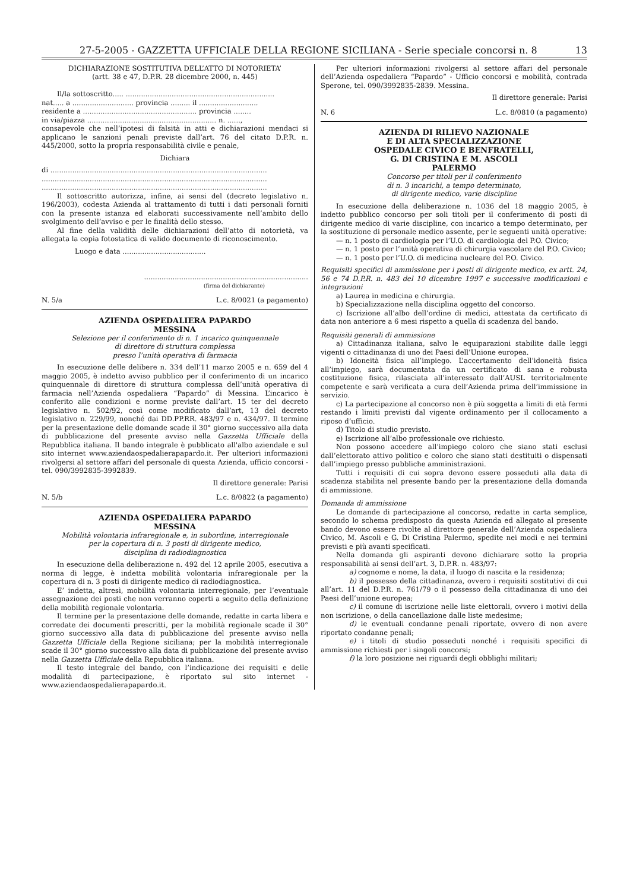27-5-2005 - GAZZETTA UFFICIALE DELLA REGIONE SICILIANA - Serie speciale concorsi n. 8 13
DICHIARAZIONE SOSTITUTIVA DELL’ATTO DI NOTORIETA’
(artt. 38 e 47, D.P.R. 28 dicembre 2000, n. 445)
Il/la sottoscritto..... ....................................................................
nat..... a ............................ provincia ......... il ...........................
residente a .................................................... provincia ........
in via/piazza ........................................................... n. ......,
consapevole che nell’ipotesi di falsità in atti e dichiarazioni mendaci si applicano le sanzioni penali previste dall’art. 76 del citato D.P.R. n. 445/2000, sotto la propria responsabilità civile e penale,
Dichiara
di ...................................................................................................
.......................................................................................................
.......................................................................................................
Il sottoscritto autorizza, infine, ai sensi del (decreto legislativo n. 196/2003), codesta Azienda al trattamento di tutti i dati personali forniti con la presente istanza ed elaborati successivamente nell’ambito dello svolgimento dell’avviso e per le finalità dello stesso.
Al fine della validità delle dichiarazioni dell’atto di notorietà, va allegata la copia fotostatica di valido documento di riconoscimento.
Luogo e data ......................................
...........................................................................
(firma del dichiarante)
N. 5/a L.c. 8/0021 (a pagamento)
AZIENDA OSPEDALIERA PAPARDO
MESSINA
Selezione per il conferimento di n. 1 incarico quinquennale
di direttore di struttura complessa
presso l’unità operativa di farmacia
In esecuzione delle delibere n. 334 dell’11 marzo 2005 e n. 659 del 4 maggio 2005, è indetto avviso pubblico per il conferimento di un incarico quinquennale di direttore di struttura complessa dell’unità operativa di farmacia nell’Azienda ospedaliera “Papardo” di Messina. L’incarico è conferito alle condizioni e norme previste dall’art. 15 ter del decreto legislativo n. 502/92, così come modificato dall’art, 13 del decreto legislativo n. 229/99, nonché dai DD.PP.RR. 483/97 e n. 434/97. Il termine per la presentazione delle domande scade il 30° giorno successivo alla data di pubblicazione del presente avviso nella Gazzetta Ufficiale della Repubblica italiana. Il bando integrale è pubblicato all'albo aziendale e sul sito internet www.aziendaospedalierapapardo.it. Per ulteriori informazioni rivolgersi al settore affari del personale di questa Azienda, ufficio concorsi - tel. 090/3992835-3992839.
Il direttore generale: Parisi
N. 5/b L.c. 8/0822 (a pagamento)
AZIENDA OSPEDALIERA PAPARDO
MESSINA
Mobilità volontaria infraregionale e, in subordine, interregionale
per la copertura di n. 3 posti di dirigente medico,
disciplina di radiodiagnostica
In esecuzione della deliberazione n. 492 del 12 aprile 2005, esecutiva a norma di legge, è indetta mobilità volontaria infraregionale per la copertura di n. 3 posti di dirigente medico di radiodiagnostica.
E’ indetta, altresì, mobilità volontaria interregionale, per l’eventuale assegnazione dei posti che non verranno coperti a seguito della definizione della mobilità regionale volontaria.
Il termine per la presentazione delle domande, redatte in carta libera e corredate dei documenti prescritti, per la mobilità regionale scade il 30° giorno successivo alla data di pubblicazione del presente avviso nella Gazzetta Ufficiale della Regione siciliana; per la mobilità interregionale scade il 30° giorno successivo alla data di pubblicazione del presente avviso nella Gazzetta Ufficiale della Repubblica italiana.
Il testo integrale del bando, con l’indicazione dei requisiti e delle modalità di partecipazione, è riportato sul sito internet - www.aziendaospedalierapapardo.it.
Per ulteriori informazioni rivolgersi al settore affari del personale dell’Azienda ospedaliera “Papardo” - Ufficio concorsi e mobilità, contrada Sperone, tel. 090/3992835-2839. Messina.
Il direttore generale: Parisi
N. 6 L.c. 8/0810 (a pagamento)
AZIENDA DI RILIEVO NAZIONALE
E DI ALTA SPECIALIZZAZIONE
OSPEDALE CIVICO E BENFRATELLI,
G. DI CRISTINA E M. ASCOLI
PALERMO
Concorso per titoli per il conferimento
di n. 3 incarichi, a tempo determinato,
di dirigente medico, varie discipline
In esecuzione della deliberazione n. 1036 del 18 maggio 2005, è indetto pubblico concorso per soli titoli per il conferimento di posti di dirigente medico di varie discipline, con incarico a tempo determinato, per la sostituzione di personale medico assente, per le seguenti unità operative:
— n. 1 posto di cardiologia per l’U.O. di cardiologia del P.O. Civico;
— n. 1 posto per l’unità operativa di chirurgia vascolare del P.O. Civico;
— n. 1 posto per l’U.O. di medicina nucleare del P.O. Civico.
Requisiti specifici di ammissione per i posti di dirigente medico, ex artt. 24, 56 e 74 D.P.R. n. 483 del 10 dicembre 1997 e successive modificazioni e integrazioni
a) Laurea in medicina e chirurgia.
b) Specializzazione nella disciplina oggetto del concorso.
c) Iscrizione all’albo dell’ordine di medici, attestata da certificato di data non anteriore a 6 mesi rispetto a quella di scadenza del bando.
Requisiti generali di ammissione
a) Cittadinanza italiana, salvo le equiparazioni stabilite dalle leggi vigenti o cittadinanza di uno dei Paesi dell’Unione europea.
b) Idoneità fisica all’impiego. L’accertamento dell’idoneità fisica all’impiego, sarà documentata da un certificato di sana e robusta costituzione fisica, rilasciata all’interessato dall’AUSL territorialmente competente e sarà verificata a cura dell’Azienda prima dell’immissione in servizio.
c) La partecipazione al concorso non è più soggetta a limiti di età fermi restando i limiti previsti dal vigente ordinamento per il collocamento a riposo d’ufficio.
d) Titolo di studio previsto.
e) Iscrizione all’albo professionale ove richiesto.
Non possono accedere all’impiego coloro che siano stati esclusi dall’elettorato attivo politico e coloro che siano stati destituiti o dispensati dall’impiego presso pubbliche amministrazioni.
Tutti i requisiti di cui sopra devono essere posseduti alla data di scadenza stabilita nel presente bando per la presentazione della domanda di ammissione.
Domanda di ammissione
Le domande di partecipazione al concorso, redatte in carta semplice, secondo lo schema predisposto da questa Azienda ed allegato al presente bando devono essere rivolte al direttore generale dell’Azienda ospedaliera Civico, M. Ascoli e G. Di Cristina Palermo, spedite nei modi e nei termini previsti e più avanti specificati.
Nella domanda gli aspiranti devono dichiarare sotto la propria responsabilità ai sensi dell’art. 3, D.P.R. n. 483/97:
a) cognome e nome, la data, il luogo di nascita e la residenza;
b) il possesso della cittadinanza, ovvero i requisiti sostitutivi di cui all’art. 11 del D.P.R. n. 761/79 o il possesso della cittadinanza di uno dei Paesi dell’unione europea;
c) il comune di iscrizione nelle liste elettorali, ovvero i motivi della non iscrizione, o della cancellazione dalle liste medesime;
d) le eventuali condanne penali riportate, ovvero di non avere riportato condanne penali;
e) i titoli di studio posseduti nonché i requisiti specifici di ammissione richiesti per i singoli concorsi;
f) la loro posizione nei riguardi degli obblighi militari;